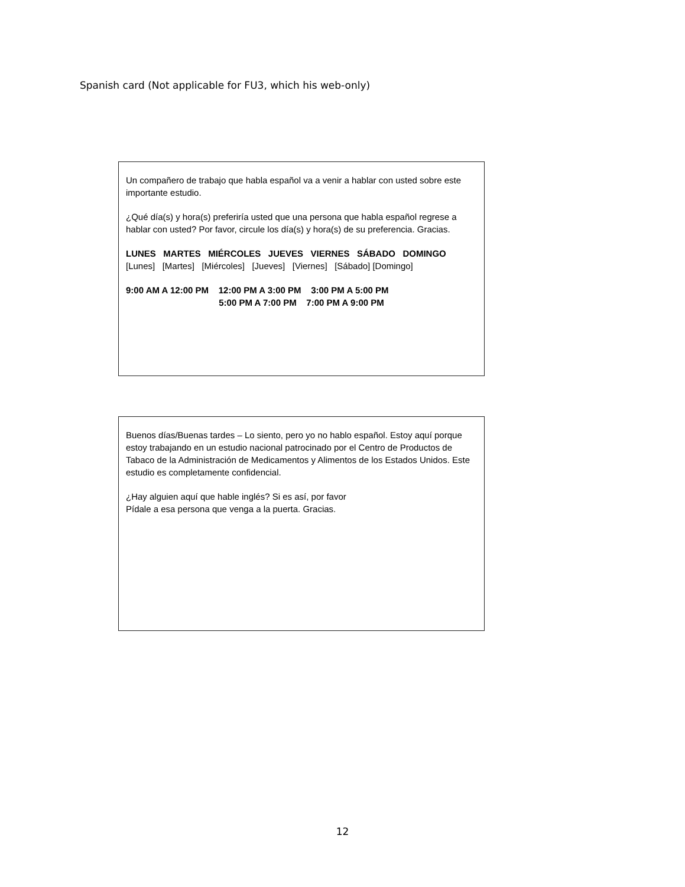Spanish card (Not applicable for FU3, which his web-only)
Un compañero de trabajo que habla español va a venir a hablar con usted sobre este importante estudio.
¿Qué día(s) y hora(s) preferiría usted que una persona que habla español regrese a hablar con usted? Por favor, circule los día(s) y hora(s) de su preferencia. Gracias.
LUNES MARTES MIÉRCOLES JUEVES VIERNES SÁBADO DOMINGO
[Lunes] [Martes] [Miércoles] [Jueves] [Viernes] [Sábado] [Domingo]
9:00 AM A 12:00 PM 12:00 PM A 3:00 PM 3:00 PM A 5:00 PM
5:00 PM A 7:00 PM 7:00 PM A 9:00 PM
Buenos días/Buenas tardes – Lo siento, pero yo no hablo español. Estoy aquí porque estoy trabajando en un estudio nacional patrocinado por el Centro de Productos de Tabaco de la Administración de Medicamentos y Alimentos de los Estados Unidos. Este estudio es completamente confidencial.
¿Hay alguien aquí que hable inglés? Si es así, por favor
Pídale a esa persona que venga a la puerta. Gracias.
12